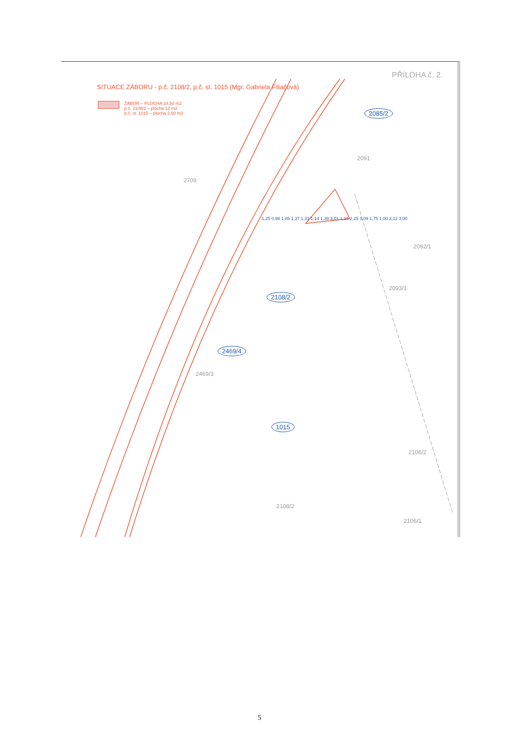SITUACE ZÁBORU - p.č. 2108/2, p.č. st. 1015 (Mgr. Gabriela Filiačová)
PŘÍLOHA č. 2.
ZÁBOR – PLOCHA 14,50 m2
p.č. 2108/2 – plocha 12 m2
p.č. st. 1015 – plocha 2,50 m2
2085/2
2091
2709
2092/1
2093/1
2108/2
2469/4
2469/3
1015
2106/2
2108/2
2106/1
1,25 0,98 1,85 1,37 1,31 1,14 1,38 3,01 1,15 2,25 3,09 1,75 1,00 3,12 3,00
5